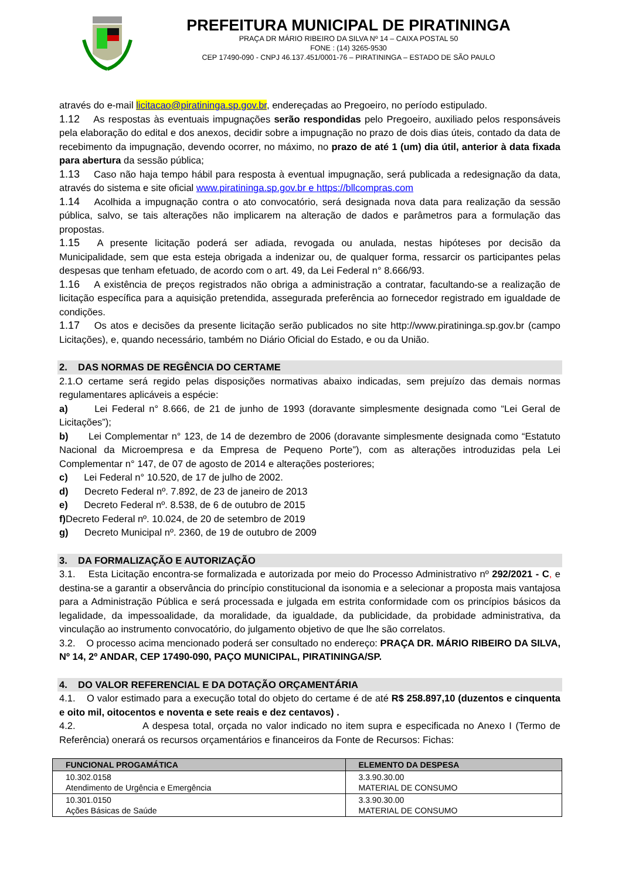PREFEITURA MUNICIPAL DE PIRATININGA
PRAÇA DR MÁRIO RIBEIRO DA SILVA Nº 14 – CAIXA POSTAL 50
FONE : (14) 3265-9530
CEP 17490-090 - CNPJ 46.137.451/0001-76 – PIRATININGA – ESTADO DE SÃO PAULO
através do e-mail licitacao@piratininga.sp.gov.br, endereçadas ao Pregoeiro, no período estipulado.
1.12 As respostas às eventuais impugnações serão respondidas pelo Pregoeiro, auxiliado pelos responsáveis pela elaboração do edital e dos anexos, decidir sobre a impugnação no prazo de dois dias úteis, contado da data de recebimento da impugnação, devendo ocorrer, no máximo, no prazo de até 1 (um) dia útil, anterior à data fixada para abertura da sessão pública;
1.13 Caso não haja tempo hábil para resposta à eventual impugnação, será publicada a redesignação da data, através do sistema e site oficial www.piratininga.sp.gov.br e https://bllcompras.com
1.14 Acolhida a impugnação contra o ato convocatório, será designada nova data para realização da sessão pública, salvo, se tais alterações não implicarem na alteração de dados e parâmetros para a formulação das propostas.
1.15 A presente licitação poderá ser adiada, revogada ou anulada, nestas hipóteses por decisão da Municipalidade, sem que esta esteja obrigada a indenizar ou, de qualquer forma, ressarcir os participantes pelas despesas que tenham efetuado, de acordo com o art. 49, da Lei Federal n° 8.666/93.
1.16 A existência de preços registrados não obriga a administração a contratar, facultando-se a realização de licitação específica para a aquisição pretendida, assegurada preferência ao fornecedor registrado em igualdade de condições.
1.17 Os atos e decisões da presente licitação serão publicados no site http://www.piratininga.sp.gov.br (campo Licitações), e, quando necessário, também no Diário Oficial do Estado, e ou da União.
2. DAS NORMAS DE REGÊNCIA DO CERTAME
2.1.O certame será regido pelas disposições normativas abaixo indicadas, sem prejuízo das demais normas regulamentares aplicáveis a espécie:
a) Lei Federal n° 8.666, de 21 de junho de 1993 (doravante simplesmente designada como “Lei Geral de Licitações”);
b) Lei Complementar n° 123, de 14 de dezembro de 2006 (doravante simplesmente designada como “Estatuto Nacional da Microempresa e da Empresa de Pequeno Porte”), com as alterações introduzidas pela Lei Complementar n° 147, de 07 de agosto de 2014 e alterações posteriores;
c) Lei Federal n° 10.520, de 17 de julho de 2002.
d) Decreto Federal nº. 7.892, de 23 de janeiro de 2013
e) Decreto Federal nº. 8.538, de 6 de outubro de 2015
f) Decreto Federal nº. 10.024, de 20 de setembro de 2019
g) Decreto Municipal nº. 2360, de 19 de outubro de 2009
3. DA FORMALIZAÇÃO E AUTORIZAÇÃO
3.1. Esta Licitação encontra-se formalizada e autorizada por meio do Processo Administrativo nº 292/2021 - C, e destina-se a garantir a observância do princípio constitucional da isonomia e a selecionar a proposta mais vantajosa para a Administração Pública e será processada e julgada em estrita conformidade com os princípios básicos da legalidade, da impessoalidade, da moralidade, da igualdade, da publicidade, da probidade administrativa, da vinculação ao instrumento convocatório, do julgamento objetivo de que lhe são correlatos.
3.2. O processo acima mencionado poderá ser consultado no endereço: PRAÇA DR. MÁRIO RIBEIRO DA SILVA, Nº 14, 2º ANDAR, CEP 17490-090, PAÇO MUNICIPAL, PIRATININGA/SP.
4. DO VALOR REFERENCIAL E DA DOTAÇÃO ORÇAMENTÁRIA
4.1. O valor estimado para a execução total do objeto do certame é de até R$ 258.897,10 (duzentos e cinquenta e oito mil, oitocentos e noventa e sete reais e dez centavos) .
4.2. A despesa total, orçada no valor indicado no item supra e especificada no Anexo I (Termo de Referência) onerará os recursos orçamentários e financeiros da Fonte de Recursos: Fichas:
| FUNCIONAL PROGAMÁTICA | ELEMENTO DA DESPESA |
| --- | --- |
| 10.302.0158 Atendimento de Urgência e Emergência | 3.3.90.30.00 MATERIAL DE CONSUMO |
| 10.301.0150 Ações Básicas de Saúde | 3.3.90.30.00 MATERIAL DE CONSUMO |